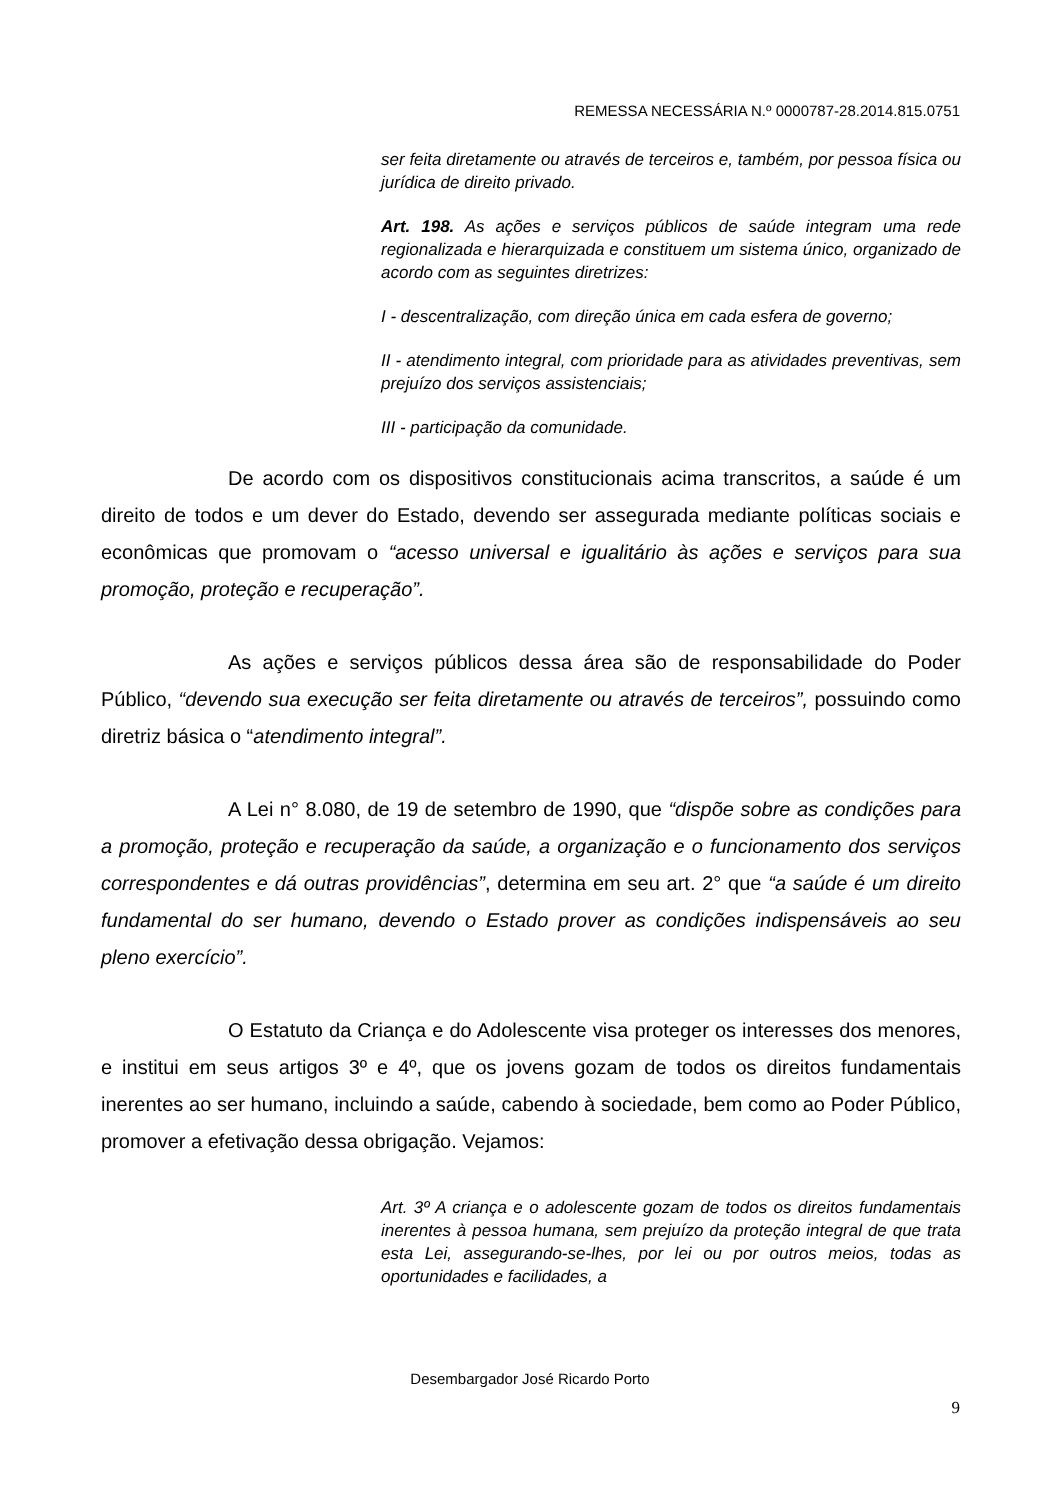REMESSA NECESSÁRIA N.º 0000787-28.2014.815.0751
ser feita diretamente ou através de terceiros e, também, por pessoa física ou jurídica de direito privado.
Art. 198. As ações e serviços públicos de saúde integram uma rede regionalizada e hierarquizada e constituem um sistema único, organizado de acordo com as seguintes diretrizes:
I - descentralização, com direção única em cada esfera de governo;
II - atendimento integral, com prioridade para as atividades preventivas, sem prejuízo dos serviços assistenciais;
III - participação da comunidade.
De acordo com os dispositivos constitucionais acima transcritos, a saúde é um direito de todos e um dever do Estado, devendo ser assegurada mediante políticas sociais e econômicas que promovam o “acesso universal e igualitário às ações e serviços para sua promoção, proteção e recuperação”.
As ações e serviços públicos dessa área são de responsabilidade do Poder Público, “devendo sua execução ser feita diretamente ou através de terceiros”, possuindo como diretriz básica o “atendimento integral”.
A Lei n° 8.080, de 19 de setembro de 1990, que “dispõe sobre as condições para a promoção, proteção e recuperação da saúde, a organização e o funcionamento dos serviços correspondentes e dá outras providências”, determina em seu art. 2° que “a saúde é um direito fundamental do ser humano, devendo o Estado prover as condições indispensáveis ao seu pleno exercício”.
O Estatuto da Criança e do Adolescente visa proteger os interesses dos menores, e institui em seus artigos 3º e 4º, que os jovens gozam de todos os direitos fundamentais inerentes ao ser humano, incluindo a saúde, cabendo à sociedade, bem como ao Poder Público, promover a efetivação dessa obrigação. Vejamos:
Art. 3º A criança e o adolescente gozam de todos os direitos fundamentais inerentes à pessoa humana, sem prejuízo da proteção integral de que trata esta Lei, assegurando-se-lhes, por lei ou por outros meios, todas as oportunidades e facilidades, a
Desembargador José Ricardo Porto
9